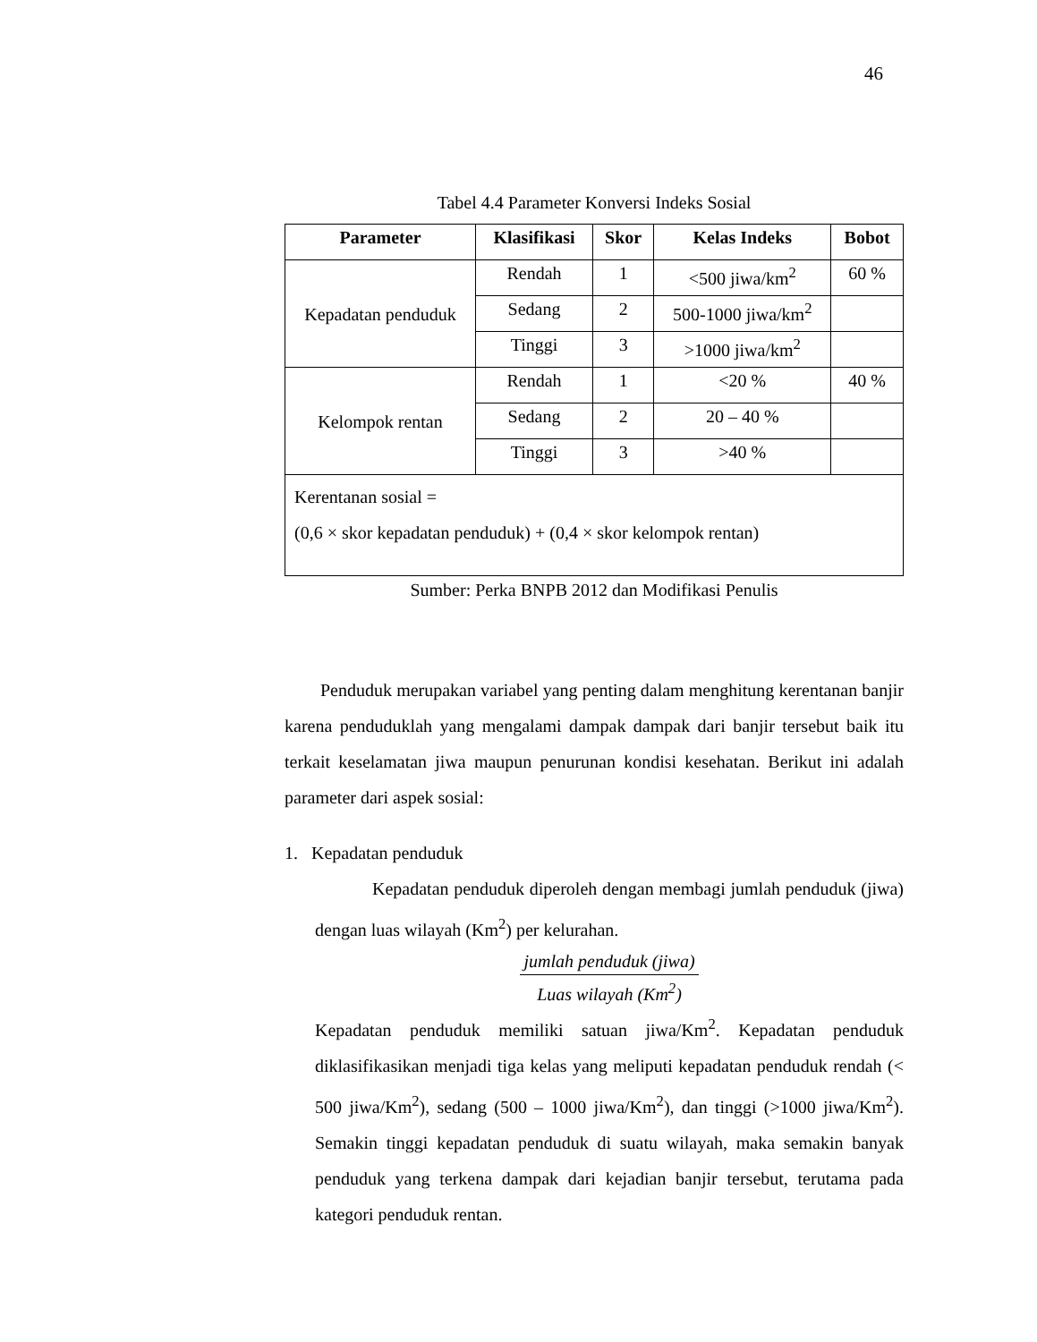46
Tabel 4.4 Parameter Konversi Indeks Sosial
| Parameter | Klasifikasi | Skor | Kelas Indeks | Bobot |
| --- | --- | --- | --- | --- |
| Kepadatan penduduk | Rendah | 1 | <500 jiwa/km<sup>2</sup> | 60 % |
| | Sedang | 2 | 500-1000 jiwa/km<sup>2</sup> | |
| | Tinggi | 3 | >1000 jiwa/km<sup>2</sup> | |
| Kelompok rentan | Rendah | 1 | <20 % | 40 % |
| | Sedang | 2 | 20 – 40 % | |
| | Tinggi | 3 | >40 % | |
| Kerentanan sosial = (0,6 × skor kepadatan penduduk) + (0,4 × skor kelompok rentan) | | | | |
Sumber: Perka BNPB 2012 dan Modifikasi Penulis
Penduduk merupakan variabel yang penting dalam menghitung kerentanan banjir karena penduduklah yang mengalami dampak dampak dari banjir tersebut baik itu terkait keselamatan jiwa maupun penurunan kondisi kesehatan. Berikut ini adalah parameter dari aspek sosial:
1. Kepadatan penduduk
Kepadatan penduduk diperoleh dengan membagi jumlah penduduk (jiwa) dengan luas wilayah (Km<sup>2</sup>) per kelurahan.
jumlah penduduk (jiwa)
Luas wilayah (Km<sup>2</sup>)
Kepadatan penduduk memiliki satuan jiwa/Km<sup>2</sup>. Kepadatan penduduk diklasifikasikan menjadi tiga kelas yang meliputi kepadatan penduduk rendah (< 500 jiwa/Km<sup>2</sup>), sedang (500 – 1000 jiwa/Km<sup>2</sup>), dan tinggi (>1000 jiwa/Km<sup>2</sup>). Semakin tinggi kepadatan penduduk di suatu wilayah, maka semakin banyak penduduk yang terkena dampak dari kejadian banjir tersebut, terutama pada kategori penduduk rentan.